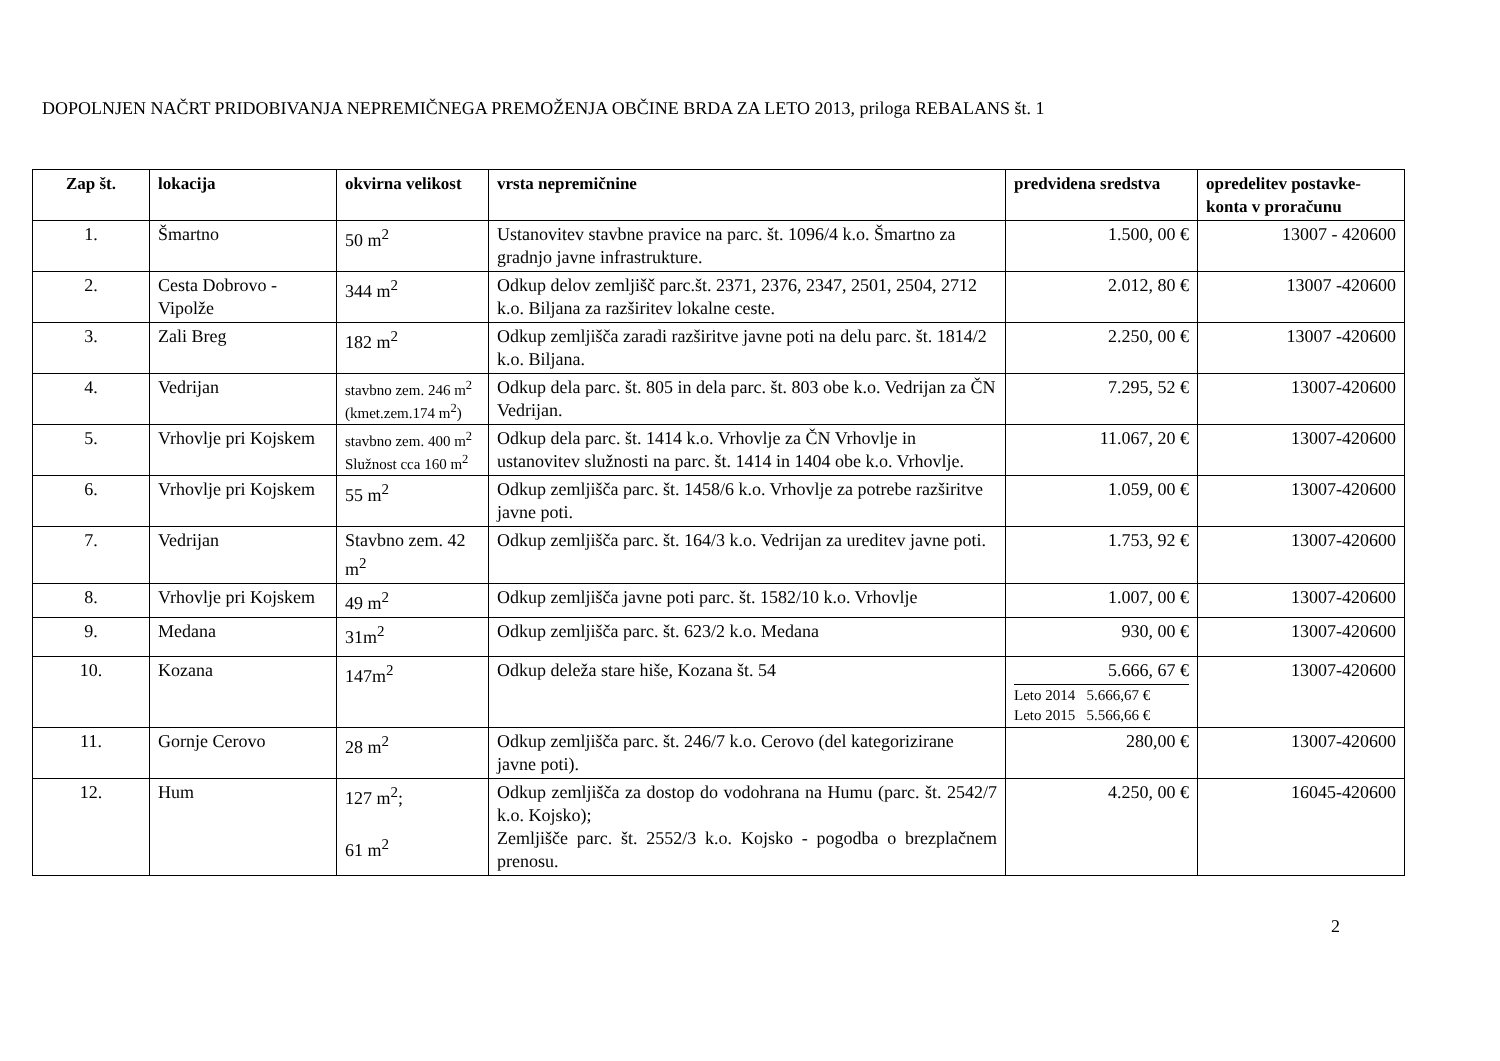DOPOLNJEN NAČRT PRIDOBIVANJA NEPREMIČNEGA PREMOŽENJA OBČINE BRDA ZA LETO 2013, priloga REBALANS št. 1
| Zap št. | lokacija | okvirna velikost | vrsta nepremičnine | predvidena sredstva | opredelitev postavke-konta v proračunu |
| --- | --- | --- | --- | --- | --- |
| 1. | Šmartno | 50 m<sup>2</sup> | Ustanovitev stavbne pravice na parc. št. 1096/4 k.o. Šmartno za gradnjo javne infrastrukture. | 1.500, 00 € | 13007 - 420600 |
| 2. | Cesta Dobrovo - Vipolže | 344 m<sup>2</sup> | Odkup delov zemljišč parc.št. 2371, 2376, 2347, 2501, 2504, 2712 k.o. Biljana za razširitev lokalne ceste. | 2.012, 80 € | 13007 -420600 |
| 3. | Zali Breg | 182 m<sup>2</sup> | Odkup zemljišča zaradi razširitve javne poti na delu parc. št. 1814/2 k.o. Biljana. | 2.250, 00 € | 13007 -420600 |
| 4. | Vedrijan | stavbno zem. 246 m<sup>2</sup> (kmet.zem.174 m<sup>2</sup>) | Odkup dela parc. št. 805 in dela parc. št. 803 obe k.o. Vedrijan za ČN Vedrijan. | 7.295, 52 € | 13007-420600 |
| 5. | Vrhovlje pri Kojskem | stavbno zem. 400 m<sup>2</sup> Služnost cca 160 m<sup>2</sup> | Odkup dela parc. št. 1414 k.o. Vrhovlje za ČN Vrhovlje in ustanovitev služnosti na parc. št. 1414 in 1404 obe k.o. Vrhovlje. | 11.067, 20 € | 13007-420600 |
| 6. | Vrhovlje pri Kojskem | 55 m<sup>2</sup> | Odkup zemljišča parc. št. 1458/6 k.o. Vrhovlje za potrebe razširitve javne poti. | 1.059, 00 € | 13007-420600 |
| 7. | Vedrijan | Stavbno zem. 42 m<sup>2</sup> | Odkup zemljišča parc. št. 164/3 k.o. Vedrijan za ureditev javne poti. | 1.753, 92 € | 13007-420600 |
| 8. | Vrhovlje pri Kojskem | 49 m<sup>2</sup> | Odkup zemljišča javne poti parc. št. 1582/10 k.o. Vrhovlje | 1.007, 00 € | 13007-420600 |
| 9. | Medana | 31m<sup>2</sup> | Odkup zemljišča parc. št. 623/2 k.o. Medana | 930, 00 € | 13007-420600 |
| 10. | Kozana | 147m<sup>2</sup> | Odkup deleža stare hiše, Kozana št. 54 | 5.666, 67 € Leto 2014 5.666,67 € Leto 2015 5.566,66 € | 13007-420600 |
| 11. | Gornje Cerovo | 28 m<sup>2</sup> | Odkup zemljišča parc. št. 246/7 k.o. Cerovo (del kategorizirane javne poti). | 280,00 € | 13007-420600 |
| 12. | Hum | 127 m<sup>2</sup>; 61 m<sup>2</sup> | Odkup zemljišča za dostop do vodohrana na Humu (parc. št. 2542/7 k.o. Kojsko); Zemljišče parc. št. 2552/3 k.o. Kojsko - pogodba o brezplačnem prenosu. | 4.250, 00 € | 16045-420600 |
2